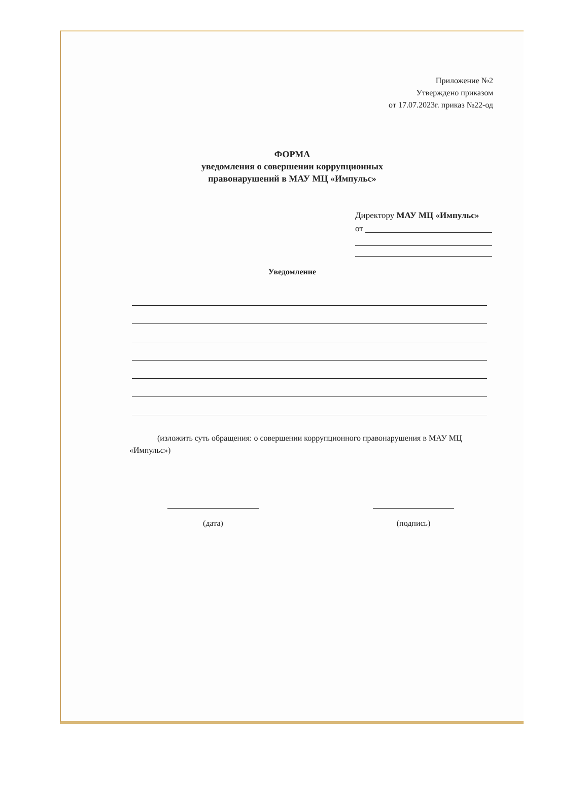Приложение №2
Утверждено приказом
от 17.07.2023г. приказ №22-од
ФОРМА
уведомления о совершении коррупционных
правонарушений в МАУ МЦ «Импульс»
Директору МАУ МЦ «Импульс»
от
Уведомление
(изложить суть обращения: о совершении коррупционного правонарушения в МАУ МЦ «Импульс»)
(дата) (подпись)